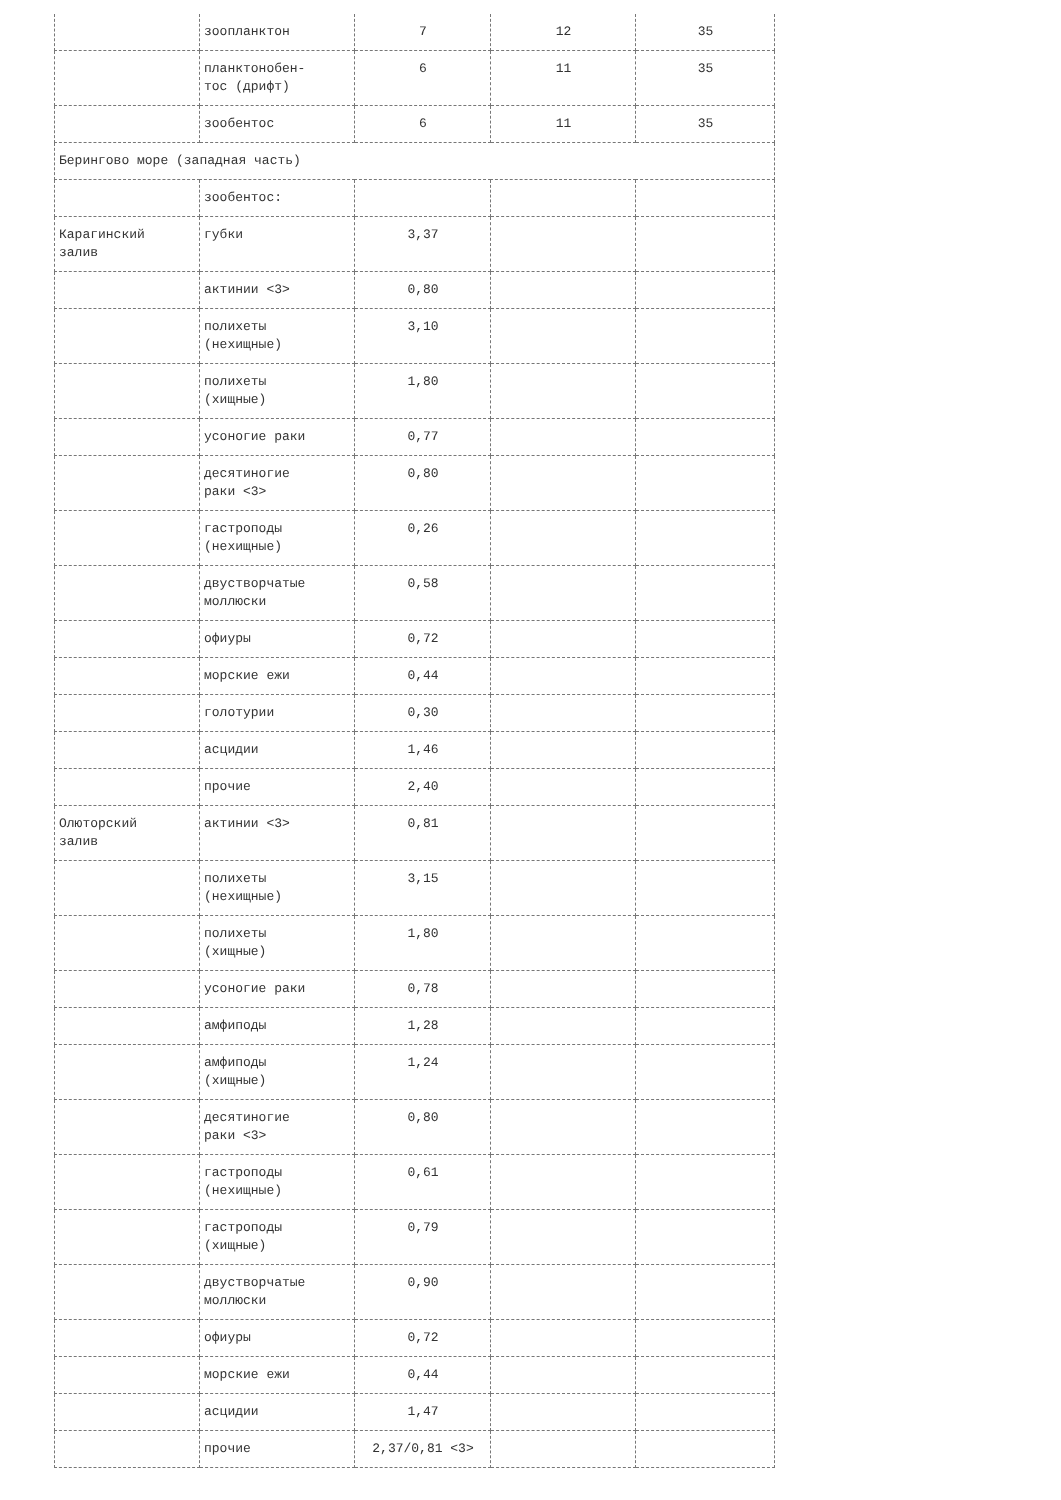| | зоопланктон | 7 | 12 | 35 |
| | планктонобен- тос (дрифт) | 6 | 11 | 35 |
| | зообентос | 6 | 11 | 35 |
| Берингово море (западная часть) | | | | |
| | зообентос: | | | |
| Карагинский залив | губки | 3,37 | | |
| | актинии <3> | 0,80 | | |
| | полихеты (нехищные) | 3,10 | | |
| | полихеты (хищные) | 1,80 | | |
| | усоногие раки | 0,77 | | |
| | десятиногие раки <3> | 0,80 | | |
| | гастроподы (нехищные) | 0,26 | | |
| | двустворчатые моллюски | 0,58 | | |
| | офиуры | 0,72 | | |
| | морские ежи | 0,44 | | |
| | голотурии | 0,30 | | |
| | асцидии | 1,46 | | |
| | прочие | 2,40 | | |
| Олюторский залив | актинии <3> | 0,81 | | |
| | полихеты (нехищные) | 3,15 | | |
| | полихеты (хищные) | 1,80 | | |
| | усоногие раки | 0,78 | | |
| | амфиподы | 1,28 | | |
| | амфиподы (хищные) | 1,24 | | |
| | десятиногие раки <3> | 0,80 | | |
| | гастроподы (нехищные) | 0,61 | | |
| | гастроподы (хищные) | 0,79 | | |
| | двустворчатые моллюски | 0,90 | | |
| | офиуры | 0,72 | | |
| | морские ежи | 0,44 | | |
| | асцидии | 1,47 | | |
| | прочие | 2,37/0,81 <3> | | |